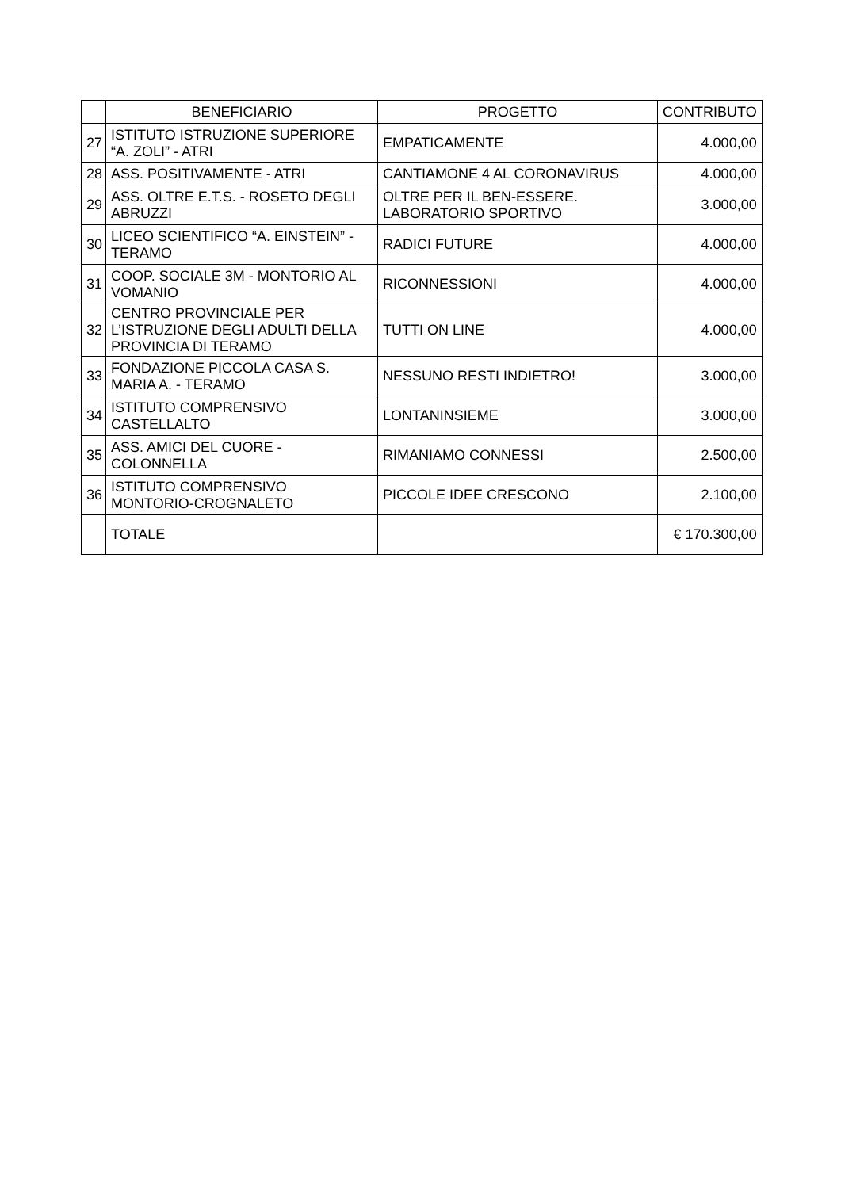| | BENEFICIARIO | PROGETTO | CONTRIBUTO |
| --- | --- | --- | --- |
| 27 | ISTITUTO ISTRUZIONE SUPERIORE “A. ZOLI” - ATRI | EMPATICAMENTE | 4.000,00 |
| 28 | ASS. POSITIVAMENTE - ATRI | CANTIAMONE 4 AL CORONAVIRUS | 4.000,00 |
| 29 | ASS. OLTRE E.T.S. - ROSETO DEGLI ABRUZZI | OLTRE PER IL BEN-ESSERE. LABORATORIO SPORTIVO | 3.000,00 |
| 30 | LICEO SCIENTIFICO “A. EINSTEIN” - TERAMO | RADICI FUTURE | 4.000,00 |
| 31 | COOP. SOCIALE 3M - MONTORIO AL VOMANIO | RICONNESSIONI | 4.000,00 |
| 32 | CENTRO PROVINCIALE PER L’ISTRUZIONE DEGLI ADULTI DELLA PROVINCIA DI TERAMO | TUTTI ON LINE | 4.000,00 |
| 33 | FONDAZIONE PICCOLA CASA S. MARIA A. - TERAMO | NESSUNO RESTI INDIETRO! | 3.000,00 |
| 34 | ISTITUTO COMPRENSIVO CASTELLALTO | LONTANINSIEME | 3.000,00 |
| 35 | ASS. AMICI DEL CUORE - COLONNELLA | RIMANIAMO CONNESSI | 2.500,00 |
| 36 | ISTITUTO COMPRENSIVO MONTORIO-CROGNALETO | PICCOLE IDEE CRESCONO | 2.100,00 |
| | TOTALE | | € 170.300,00 |